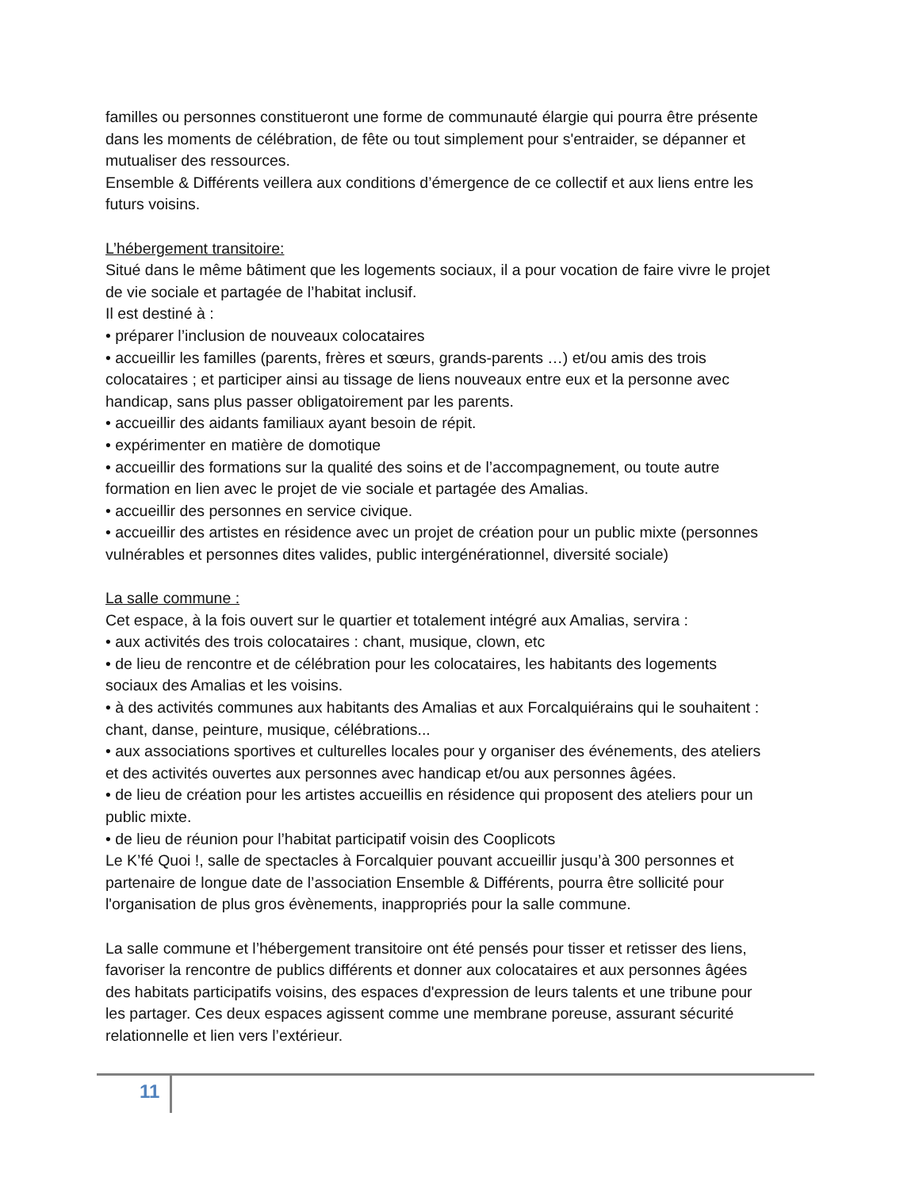familles ou personnes constitueront une forme de communauté élargie qui pourra être présente dans les moments de célébration, de fête ou tout simplement pour s'entraider, se dépanner et mutualiser des ressources.
Ensemble & Différents veillera aux conditions d’émergence de ce collectif et aux liens entre les futurs voisins.
L’hébergement transitoire:
Situé dans le même bâtiment que les logements sociaux, il a pour vocation de faire vivre le projet de vie sociale et partagée de l’habitat inclusif.
Il est destiné à :
• préparer l’inclusion de nouveaux colocataires
• accueillir les familles (parents, frères et sœurs, grands-parents …) et/ou amis des trois colocataires ; et participer ainsi au tissage de liens nouveaux entre eux et la personne avec handicap, sans plus passer obligatoirement par les parents.
• accueillir des aidants familiaux ayant besoin de répit.
• expérimenter en matière de domotique
• accueillir des formations sur la qualité des soins et de l’accompagnement, ou toute autre formation en lien avec le projet de vie sociale et partagée des Amalias.
• accueillir des personnes en service civique.
• accueillir des artistes en résidence avec un projet de création pour un public mixte (personnes vulnérables et personnes dites valides, public intergénérationnel, diversité sociale)
La salle commune :
Cet espace, à la fois ouvert sur le quartier et totalement intégré aux Amalias, servira :
• aux activités des trois colocataires : chant, musique, clown, etc
• de lieu de rencontre et de célébration pour les colocataires, les habitants des logements sociaux des Amalias et les voisins.
• à des activités communes aux habitants des Amalias et aux Forcalquiérains qui le souhaitent : chant, danse, peinture, musique, célébrations...
• aux associations sportives et culturelles locales pour y organiser des événements, des ateliers et des activités ouvertes aux personnes avec handicap et/ou aux personnes âgées.
• de lieu de création pour les artistes accueillis en résidence qui proposent des ateliers pour un public mixte.
• de lieu de réunion pour l’habitat participatif voisin des Cooplicots
Le K’fé Quoi !, salle de spectacles à Forcalquier pouvant accueillir jusqu’à 300 personnes et partenaire de longue date de l’association Ensemble & Différents, pourra être sollicité pour l'organisation de plus gros évènements, inappropriés pour la salle commune.
La salle commune et l’hébergement transitoire ont été pensés pour tisser et retisser des liens, favoriser la rencontre de publics différents et donner aux colocataires et aux personnes âgées des habitats participatifs voisins, des espaces d'expression de leurs talents et une tribune pour les partager. Ces deux espaces agissent comme une membrane poreuse, assurant sécurité relationnelle et lien vers l’extérieur.
11